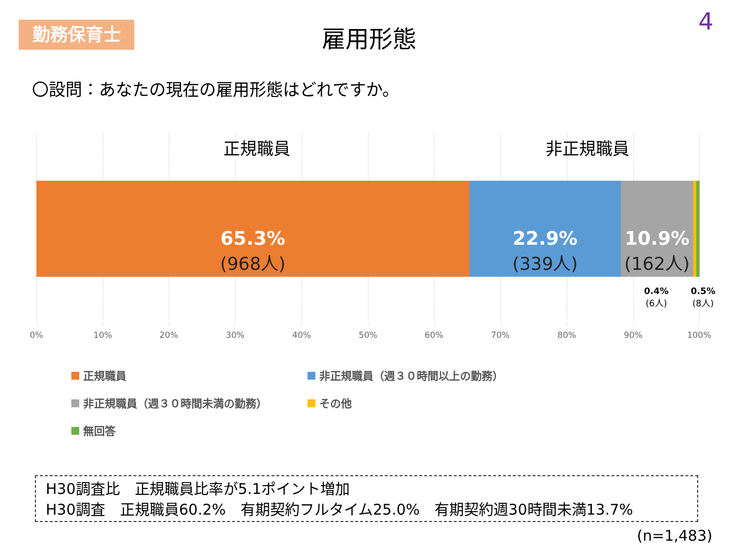勤務保育士
雇用形態 4
〇設問：あなたの現在の雇用形態はどれですか。
正規職員 非正規職員
65.3%
(968人)
22.9%
(339人)
10.9%
(162人)
0.4%
(6人)
0.5%
(8人)
0% 10% 20% 30% 40% 50% 60% 70% 80% 90% 100%
正規職員 非正規職員（週３０時間以上の勤務） 非正規職員（週３０時間未満の勤務） その他 無回答
H30調査比　正規職員比率が5.1ポイント増加
H30調査　正規職員60.2%　有期契約フルタイム25.0%　有期契約週30時間未満13.7%
(n=1,483)